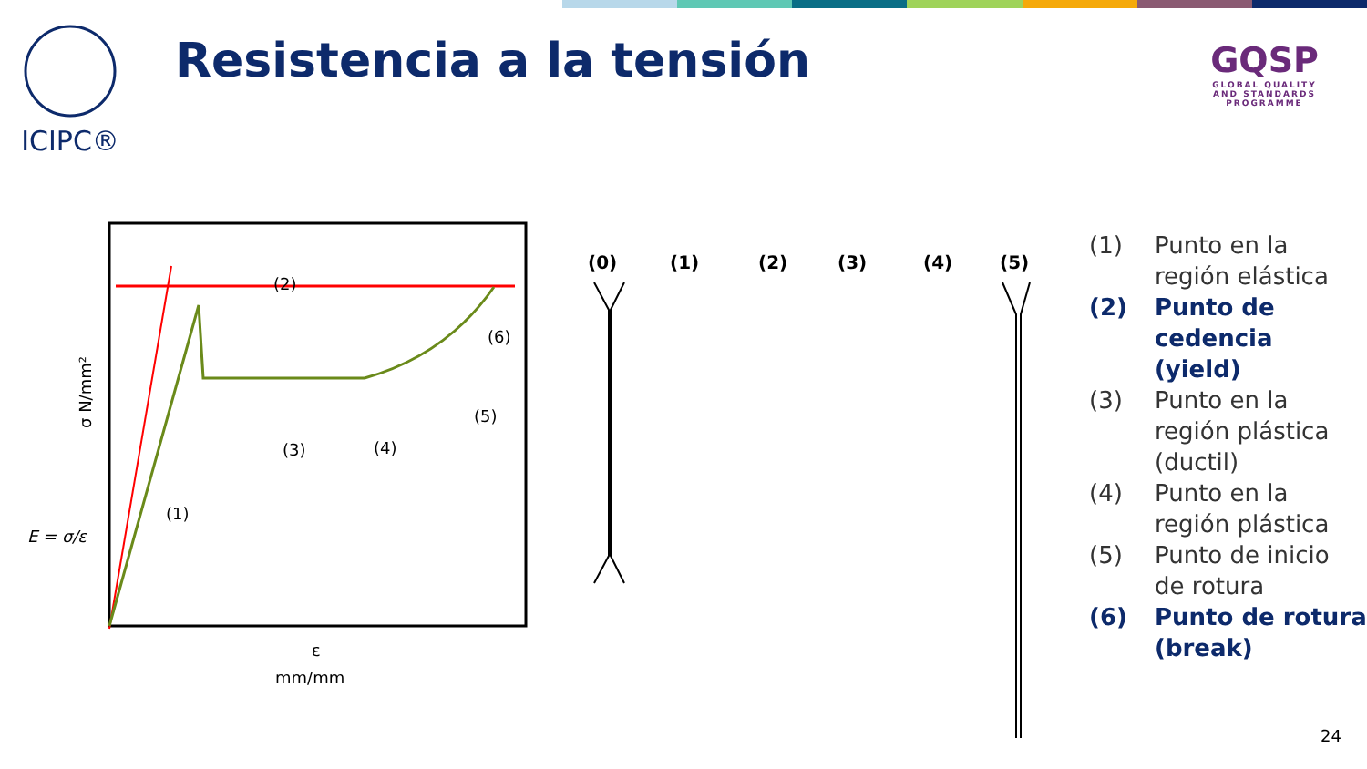ICIPC® Resistencia a la tensión
GQSP
GLOBAL QUALITY
AND STANDARDS PROGRAMME
(2)
(6)
(5)
(3)
(4)
(1)
ε
mm/mm
E = σ/ε
σ N/mm²
(0)
(1)
(2)
(3)
(4)
(5)
(1) Punto en la
región elástica
(2) Punto de
cedencia (yield)
(3) Punto en la
región plástica
(ductil)
(4) Punto en la
región plástica
(5) Punto de inicio
de rotura
(6) Punto de rotura
(break)
24